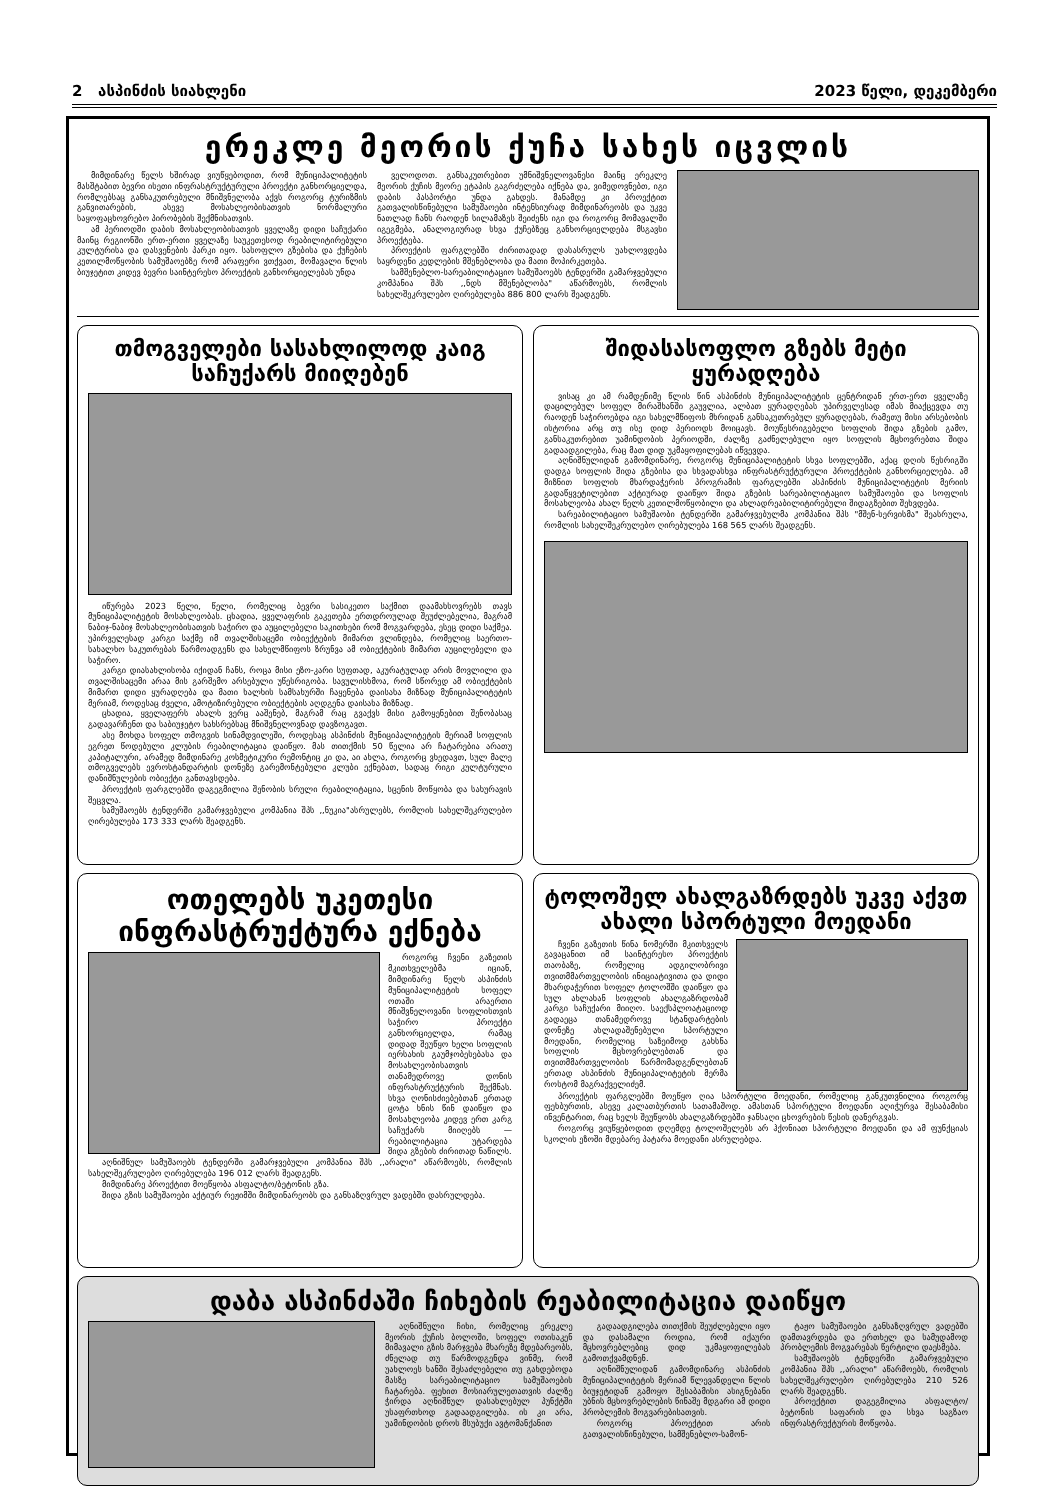2 ასპინძის სიახლენი 2023 წელი, დეკემბერი
ერეკლე მეორის ქუჩა სახეს იცვლის
მიმდინარე წელს ხშირად ვიუწყებოდით, რომ მუნიციპალიტეტის მასშტაბით ბევრი ისეთი ინფრასტრუქტურული პროექტი განხორციელდა, რომლებსაც განსაკუთრებული მნიშვნელობა აქვს როგორც ტურიზმის განვითარების, ასევე მოსახლეობისათვის ნორმალური საყოფაცხოვრებო პირობების შექმნისათვის.
ამ პერიოდში დაბის მოსახლეობისათვის ყველაზე დიდი საჩუქარი მაინც რეგიონში ერთ-ერთი ყველაზე საუკეთესოდ რეაბილიტირებული კულტურისა და დასვენების პარკი იყო. სასოფლო გზებისა და ქუჩების კეთილმოწყობის სამუშაოებზე რომ არაფერი ვთქვათ, მომავალი წლის ბიუჯეტით კიდევ ბევრი საინტერესო პროექტის განხორციელებას უნდა
ველოდოთ. განსაკუთრებით უმნიშვნელოვანესი მაინც ერეკლე მეორის ქუჩის მეორე ეტაპის გაგრძელება იქნება და, ვიმედოვნებთ, იგი დაბის პასპორტი უნდა გახდეს. მანამდე კი პროექტით გათვალისწინებული სამუშაოები ინტენსიურად მიმდინარეობს და უკვე ნათლად ჩანს რაოდენ სილამაზეს შეიძენს იგი და როგორც მომავალში იგეგმება, ანალოგიურად სხვა ქუჩებზეც განხორციელდება მსგავსი პროექტება.
პროექტის ფარგლებში ძირითადად დასასრულს უახლოვდება საყრდენი კედლების მშენებლობა და მათი მოპირკეთება.
სამშენებლო-სარეაბილიტაციო სამუშაოებს ტენდერში გამარჯვებული კომპანია შპს ,,ნდს მშენებლობა" აწარმოებს, რომლის სახელშეკრულებო ღირებულება 886 800 ლარს შეადგენს.
თმოგველები სასახლილოდ კაიგ საჩუქარს მიიღებენ
იწურება 2023 წელი, წელი, რომელიც ბევრი სასიკეთო საქმით დაამახსოვრებს თავს მუნიციპალიტეტის მოსახლეობას. ცხადია, ყველაფრის გაკეთება ერთდროულად შეუძლებელია, მაგრამ ნაბიჯ-ნაბიჯ მოსახლეობისათვის საჭირო და აუცილებელი საკითხები რომ მოგვარდება, ესეც დიდი საქმეა. უპირველესად კარგი საქმე იმ თვალშისაცემი ობიექტების მიმართ ვლინდება, რომელიც საერთო-სახალხო საკუთრებას წარმოადგენს და სახელმწიფოს ზრუნვა ამ ობიექტების მიმართ აუცილებელი და საჭირო.
კარგი დიასახლისობა იქიდან ჩანს, როცა მისი ეზო-კარი სუფთად, აკურატულად არის მოვლილი და თვალშისაცემი არაა მის გარშემო არსებული უწესრიგობა. სავულისხმოა, რომ სწორედ ამ ობიექტების მიმართ დიდი ყურადღება და მათი ხალხის სამსახურში ჩაყენება დაისახა მიზნად მუნიციპალიტეტის მერიამ, როდესაც ძველი, ამოტიზირებული ობიექტების აღდგენა დაისახა მიზნად.
ცხადია, ყველაფერს ახალს ვერც ააშენებ, მაგრამ რაც გვაქვს მისი გამოყენებით შენობასაც გადავარჩენთ და საბიუჯეტო სახსრებსაც მნიშვნელოვნად დავზოგავთ.
ასე მოხდა სოფელ თმოგვის სინამდვილეში, როდესაც ასპინძის მუნიციპალიტეტის მერიამ სოფლის ეგრეთ წოდებული კლუბის რეაბილიტაცია დაიწყო. მას თითქმის 50 წელია არ ჩატარებია არათუ კაპიტალური, არამედ მიმდინარე კოსმეტიკური რემონტიც კი და, აი ახლა, როგორც ვხედავთ, სულ მალე თმოგველებს ევროსტანდარტის დონეზე გარემონტებული კლუბი ექნებათ, სადაც რიგი კულტურული დანიშნულების ობიექტი განთავსდება.
პროექტის ფარგლებში დაგეგმილია შენობის სრული რეაბილიტაცია, სცენის მოწყობა და სახურავის შეცვლა.
სამუშაოებს ტენდერში გამარჯვებული კომპანია შპს ,,ნუკია"ასრულებს, რომლის სახელშეკრულებო ღირებულება 173 333 ლარს შეადგენს.
შიდასასოფლო გზებს მეტი ყურადღება
ვისაც კი ამ რამდენიმე წლის წინ ასპინძის მუნიციპალიტეტის ცენტრიდან ერთ-ერთ ყველაზე დაცილებულ სოფელ მირაშხანში გაუვლია, ალბათ ყურადღებას უპირველესად იმას მიაქცევდა თუ რაოდენ საჭიროებდა იგი სახელმწიფოს მხრიდან განსაკუთრებულ ყურადღებას, რამეთუ მისი არსებობის ისტორია არც თუ ისე დიდ პერიოდს მოიცავს. მოუწესრიგებელი სოფლის შიდა გზების გამო, განსაკუთრებით უამინდობის პერიოდში, ძალზე გაძნელებული იყო სოფლის მცხოვრებთა შიდა გადაადგილება, რაც მათ დიდ უკმაყოფილებას იწვევდა.
აღნიშნულიდან გამომდინარე, როგორც მუნიციპალიტეტის სხვა სოფლებში, აქაც დღის წესრიგში დადგა სოფლის შიდა გზებისა და სხვადასხვა ინფრასტრუქტურული პროექტების განხორციელება. ამ მიზნით სოფლის მხარდაჭერის პროგრამის ფარგლებში ასპინძის მუნიციპალიტეტის მერიის გადაწყვეტილებით აქტიურად დაიწყო შიდა გზების სარეაბილიტაციო სამუშაოები და სოფლის მოსახლეობა ახალ წელს კეთილმოწყობილი და ახლადრეაბილიტირებული შიდაგზებით შეხვდება.
სარეაბილიტაციო სამუშაობი ტენდერში გამარჯვებულმა კომპანია შპს "მშენ-სერვისმა" შეასრულა, რომლის სახელშეკრულებო ღირებულება 168 565 ლარს შეადგენს.
ოთელებს უკეთესი ინფრასტრუქტურა ექნება
როგორც ჩვენი გაზეთის მკითხველებმა იციან, მიმდინარე წელს ასპინძის მუნიციპალიტეტის სოფელ ოთაში არაერთი მნიშვნელოვანი სოფლისთვის საჭირო პროექტი განხორციელდა, რამაც დიდად შეუწყო ხელი სოფლის იერსახის გაუმჯობესებასა და მოსახლეობისათვის თანამედროვე დონის ინფრასტრუქტურის შექმნას. სხვა ღონისძიებებთან ერთად ცოტა ხნის წინ დაიწყო და მოსახლეობა კიდევ ერთ კარგ საჩუქარს მიიღებს — რეაბილიტაცია უტარდება შიდა გზების ძირითად ნაწილს.
აღნიშნულ სამუშაოებს ტენდერში გამარჯვებული კომპანია შპს ,,არალი" აწარმოებს, რომლის სახელშეკრულებო ღირებულება 196 012 ლარს შეადგენს.
მიმდინარე პროექტით მოეწყობა ასფალტო/ბეტონის გზა.
შიდა გზის სამუშაოები აქტიურ რეჟიმში მიმდინარეობს და განსაზღვრულ ვადებში დასრულდება.
ტოლოშელ ახალგაზრდებს უკვე აქვთ ახალი სპორტული მოედანი
ჩვენი გაზეთის წინა ნომერში მკითხველს გავაცანით იმ საინტერესო პროექტის თაობაზე, რომელიც ადგილობრივი თვითმმართველობის ინიციატივითა და დიდი მხარდაჭერით სოფელ ტოლოშში დაიწყო და სულ ახლახან სოფლის ახალგაზრდობამ კარგი საჩუქარი მიიღო. საექსპლოატაციოდ გადაეცა თანამედროვე სტანდარტების დონეზე ახლადაშენებული სპორტული მოედანი, რომელიც საზეიმოდ გახსნა სოფლის მცხოვრებლებთან და თვითმმართველობის წარმომადგენლებთან ერთად ასპინძის მუნიციპალიტეტის მერმა როსტომ მაგრაქველიძემ.
პროექტის ფარგლებში მოეწყო ღია სპორტული მოედანი, რომელიც განკუთვნილია როგორც ფეხბურთის, ასევე კალათბურთის სათამაშოდ. ამასთან სპორტული მოედანი აღიჭურვა შესაბამისი ინვენტარით, რაც ხელს შეუწყობს ახალგაზრდებში ჯანსაღი ცხოვრების წესის დანერგვას.
როგორც ვიუწყებოდით დღემდე ტოლოშელებს არ ჰქონიათ სპორტული მოედანი და ამ ფუნქციას სკოლის ეზოში მდებარე პატარა მოედანი ასრულებდა.
დაბა ასპინძაში ჩიხების რეაბილიტაცია დაიწყო
აღნიშნული ჩიხი, რომელიც ერეკლე მეორის ქუჩის ბოლოში, სოფელ ოთისაკენ მიმავალი გზის მარჯვება მხარეზე მდებარეობს, ძნელად თუ წარმოდგენდა ვინმე, რომ უახლოეს ხანში შესაძლებელი თუ გახდებოდა მასზე სარეაბილიტაციო სამუშაოების ჩატარება. ფეხით მოსიარულეთათვის ძალზე ჭირდა აღნიშნულ დასახლებულ პუნქტში უსაფრთხოდ გადაადგილება. ის კი არა, უამინდობის დროს მსუბუქი ავტომანქანით
გადაადგილება თითქმის შეუძლებელი იყო და დასამალი როდია, რომ იქაური მცხოვრებლებიც დიდ უკმაყოფილებას გამოთქვამდნენ.
აღნიშნულიდან გამომდინარე ასპინძის მუნიციპალიტეტის მერიამ წლევანდელი წლის ბიუჯეტიდან გამოყო შესაბამისი ასიგნებანი უბნის მცხოვრებლების წინაშე მდგარი ამ დიდი პრობლემის მოგვარებისათვის.
როგორც პროექტით არის გათვალისწინებული, სამშენებლო-სამონ-
ტაჟო სამუშაოები განსაზღვრულ ვადებში დამთავრდება და ერთხელ და სამუდამოდ პრობლემის მოგვარებას წერტილი დაესმება.
სამუშაოებს ტენდერში გამარჯვებული კომპანია შპს ,,არალი" აწარმოებს, რომლის სახელშეკრულებო ღირებულება 210 526 ლარს შეადგენს.
პროექტით დაგეგმილია ასფალტო/ბეტონის საფარის და სხვა საგზაო ინფრასტრუქტურის მოწყობა.